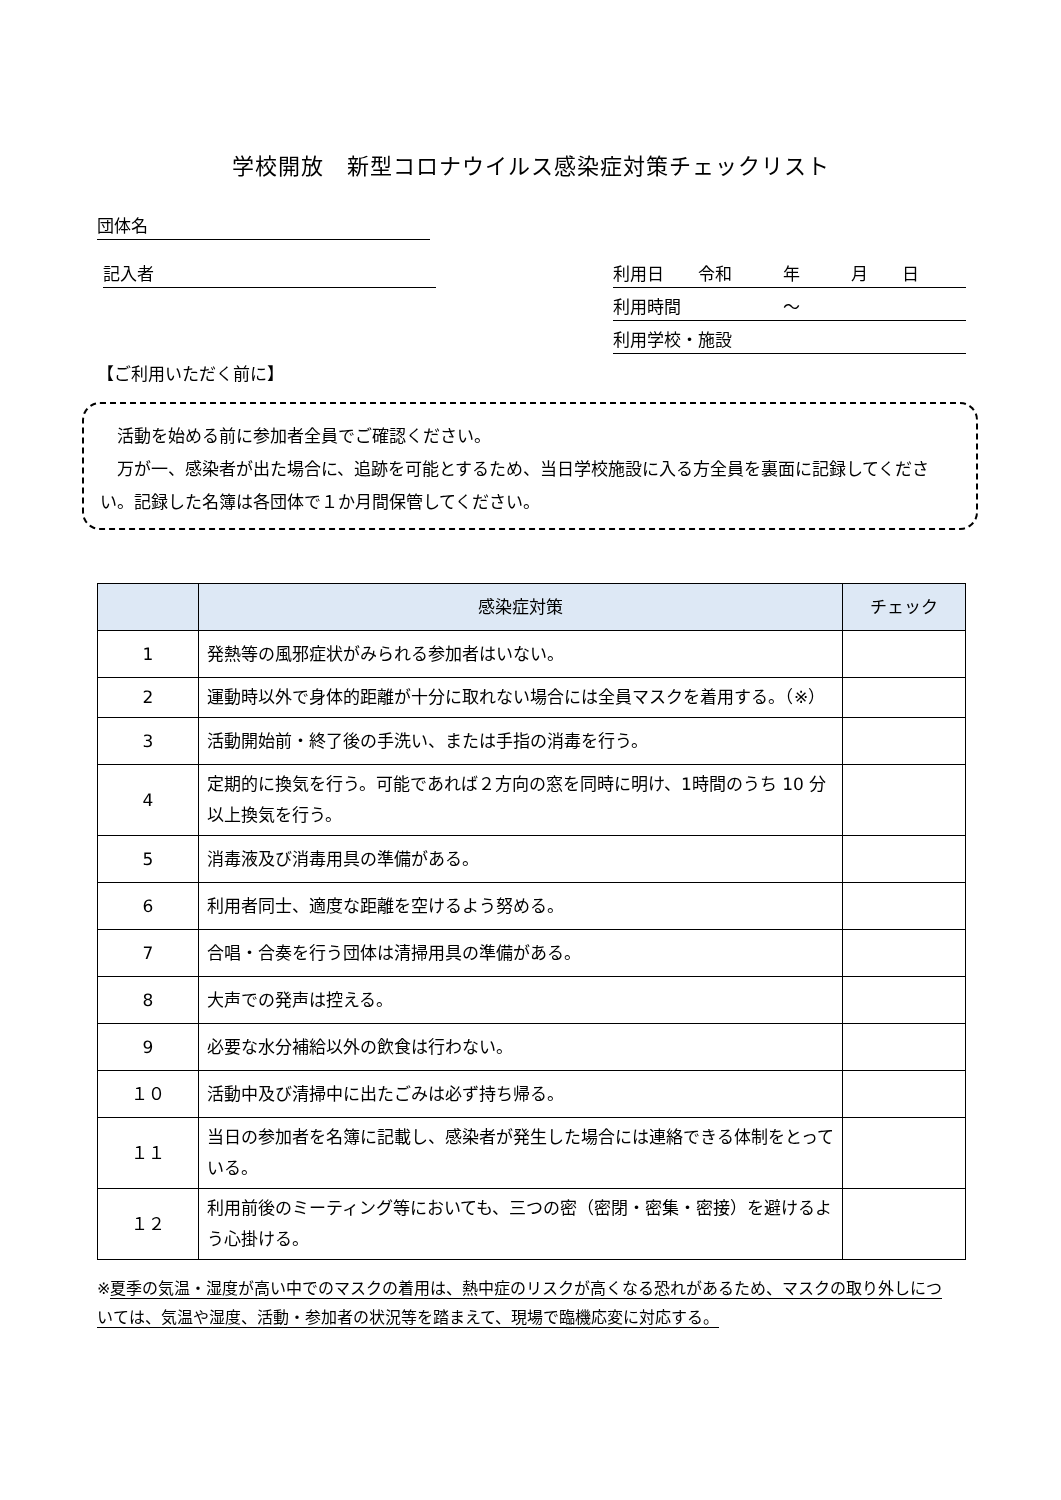学校開放　新型コロナウイルス感染症対策チェックリスト
団体名
記入者 利用日　　令和　　　年　　　月　　日
利用時間　　　　　　〜
利用学校・施設
【ご利用いただく前に】
　活動を始める前に参加者全員でご確認ください。
　万が一、感染者が出た場合に、追跡を可能とするため、当日学校施設に入る方全員を裏面に記録してください。記録した名簿は各団体で１か月間保管してください。
| | 感染症対策 | チェック |
| --- | --- | --- |
| 1 | 発熱等の風邪症状がみられる参加者はいない。 | |
| 2 | 運動時以外で身体的距離が十分に取れない場合には全員マスクを着用する。（※） | |
| 3 | 活動開始前・終了後の手洗い、または手指の消毒を行う。 | |
| 4 | 定期的に換気を行う。可能であれば２方向の窓を同時に明け、1時間のうち 10 分以上換気を行う。 | |
| 5 | 消毒液及び消毒用具の準備がある。 | |
| 6 | 利用者同士、適度な距離を空けるよう努める。 | |
| 7 | 合唱・合奏を行う団体は清掃用具の準備がある。 | |
| 8 | 大声での発声は控える。 | |
| 9 | 必要な水分補給以外の飲食は行わない。 | |
| １０ | 活動中及び清掃中に出たごみは必ず持ち帰る。 | |
| １１ | 当日の参加者を名簿に記載し、感染者が発生した場合には連絡できる体制をとっている。 | |
| １２ | 利用前後のミーティング等においても、三つの密（密閉・密集・密接）を避けるよう心掛ける。 | |
※夏季の気温・湿度が高い中でのマスクの着用は、熱中症のリスクが高くなる恐れがあるため、マスクの取り外しについては、気温や湿度、活動・参加者の状況等を踏まえて、現場で臨機応変に対応する。